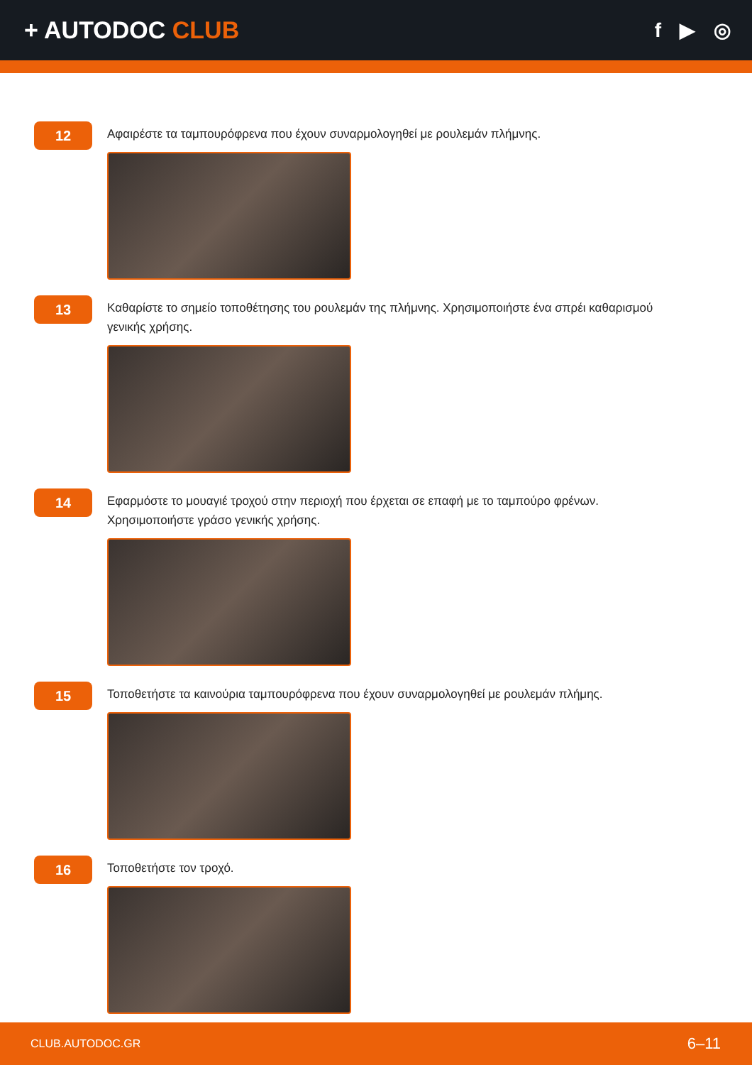+ AUTODOC CLUB
f ▶ ◎
12
Αφαιρέστε τα ταμπουρόφρενα που έχουν συναρμολογηθεί με ρουλεμάν πλήμνης.
13
Καθαρίστε το σημείο τοποθέτησης του ρουλεμάν της πλήμνης. Χρησιμοποιήστε ένα σπρέι καθαρισμού γενικής χρήσης.
14
Εφαρμόστε το μουαγιέ τροχού στην περιοχή που έρχεται σε επαφή με το ταμπούρο φρένων. Χρησιμοποιήστε γράσο γενικής χρήσης.
15
Τοποθετήστε τα καινούρια ταμπουρόφρενα που έχουν συναρμολογηθεί με ρουλεμάν πλήμης.
16
Τοποθετήστε τον τροχό.
CLUB.AUTODOC.GR
6–11